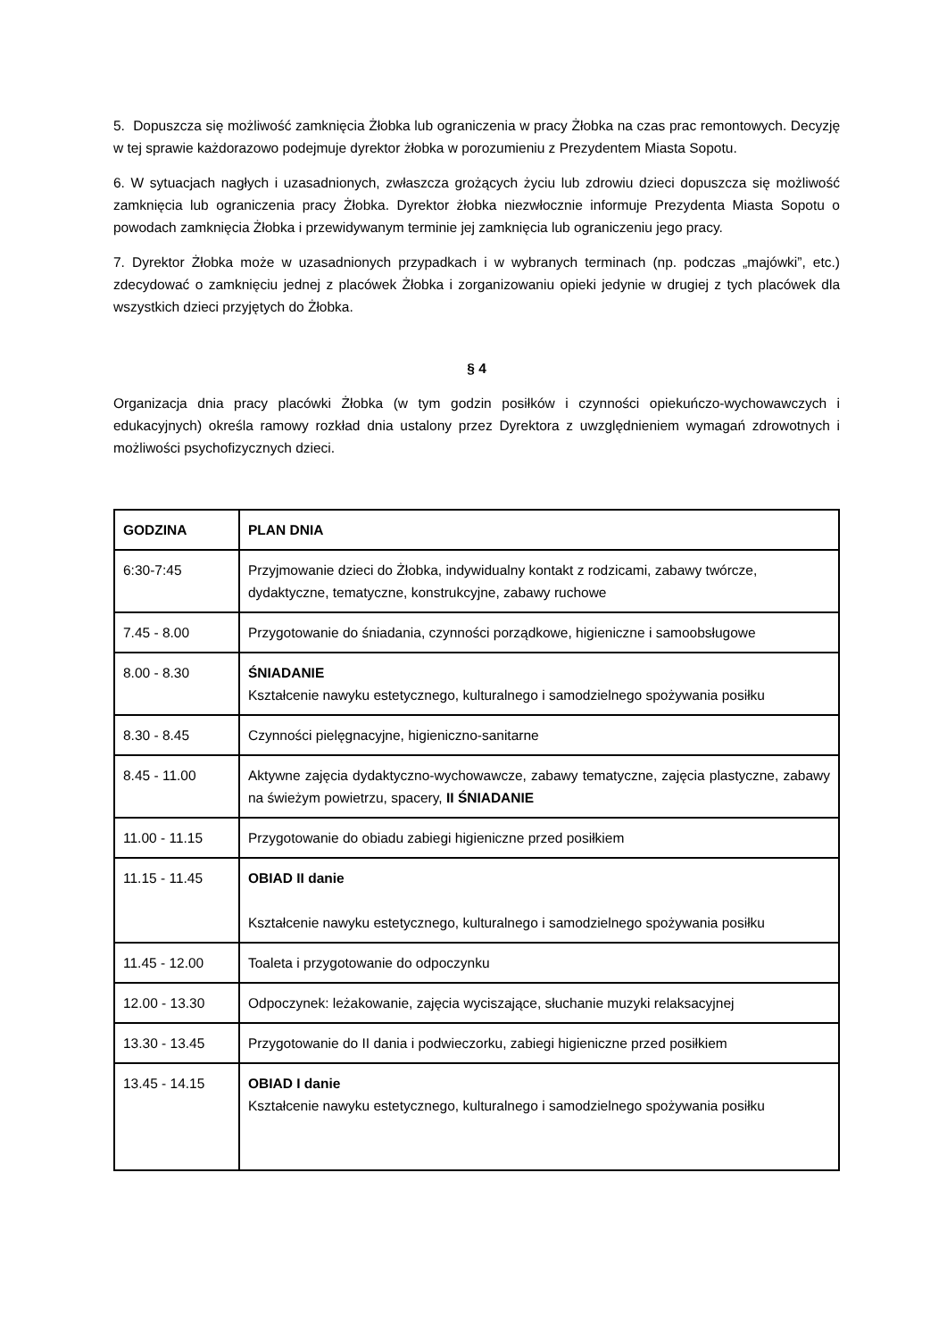5. Dopuszcza się możliwość zamknięcia Żłobka lub ograniczenia w pracy Żłobka na czas prac remontowych. Decyzję w tej sprawie każdorazowo podejmuje dyrektor żłobka w porozumieniu z Prezydentem Miasta Sopotu.
6. W sytuacjach nagłych i uzasadnionych, zwłaszcza grożących życiu lub zdrowiu dzieci dopuszcza się możliwość zamknięcia lub ograniczenia pracy Żłobka. Dyrektor żłobka niezwłocznie informuje Prezydenta Miasta Sopotu o powodach zamknięcia Żłobka i przewidywanym terminie jej zamknięcia lub ograniczeniu jego pracy.
7. Dyrektor Żłobka może w uzasadnionych przypadkach i w wybranych terminach (np. podczas „majówki”, etc.) zdecydować o zamknięciu jednej z placówek Żłobka i zorganizowaniu opieki jedynie w drugiej z tych placówek dla wszystkich dzieci przyjętych do Żłobka.
§ 4
Organizacja dnia pracy placówki Żłobka (w tym godzin posiłków i czynności opiekuńczo-wychowawczych i edukacyjnych) określa ramowy rozkład dnia ustalony przez Dyrektora z uwzględnieniem wymagań zdrowotnych i możliwości psychofizycznych dzieci.
| GODZINA | PLAN DNIA |
| --- | --- |
| 6:30-7:45 | Przyjmowanie dzieci do Żłobka, indywidualny kontakt z rodzicami, zabawy twórcze, dydaktyczne, tematyczne, konstrukcyjne, zabawy ruchowe |
| 7.45 - 8.00 | Przygotowanie do śniadania, czynności porządkowe, higieniczne i samoobsługowe |
| 8.00 - 8.30 | ŚNIADANIE Kształcenie nawyku estetycznego, kulturalnego i samodzielnego spożywania posiłku |
| 8.30 - 8.45 | Czynności pielęgnacyjne, higieniczno-sanitarne |
| 8.45 - 11.00 | Aktywne zajęcia dydaktyczno-wychowawcze, zabawy tematyczne, zajęcia plastyczne, zabawy na świeżym powietrzu, spacery, II ŚNIADANIE |
| 11.00 - 11.15 | Przygotowanie do obiadu zabiegi higieniczne przed posiłkiem |
| 11.15 - 11.45 | OBIAD II danie Kształcenie nawyku estetycznego, kulturalnego i samodzielnego spożywania posiłku |
| 11.45 - 12.00 | Toaleta i przygotowanie do odpoczynku |
| 12.00 - 13.30 | Odpoczynek: leżakowanie, zajęcia wyciszające, słuchanie muzyki relaksacyjnej |
| 13.30 - 13.45 | Przygotowanie do II dania i podwieczorku, zabiegi higieniczne przed posiłkiem |
| 13.45 - 14.15 | OBIAD I danie Kształcenie nawyku estetycznego, kulturalnego i samodzielnego spożywania posiłku |